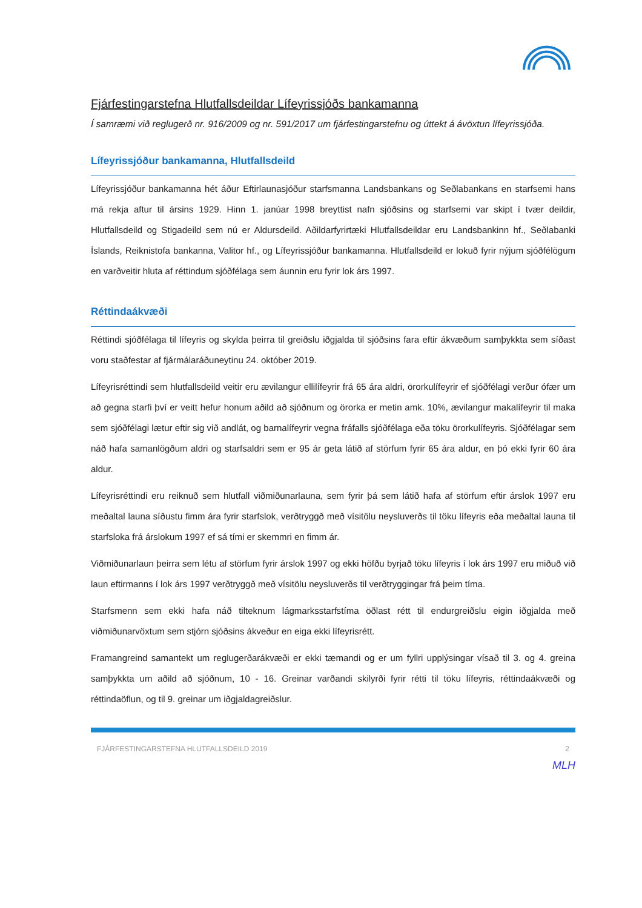Fjárfestingarstefna Hlutfallsdeildar Lífeyrissjóðs bankamanna
Í samræmi við reglugerð nr. 916/2009 og nr. 591/2017 um fjárfestingarstefnu og úttekt á ávöxtun lífeyrissjóða.
Lífeyrissjóður bankamanna, Hlutfallsdeild
Lífeyrissjóður bankamanna hét áður Eftirlaunasjóður starfsmanna Landsbankans og Seðlabankans en starfsemi hans má rekja aftur til ársins 1929. Hinn 1. janúar 1998 breyttist nafn sjóðsins og starfsemi var skipt í tvær deildir, Hlutfallsdeild og Stigadeild sem nú er Aldursdeild. Aðildarfyrirtæki Hlutfallsdeildar eru Landsbankinn hf., Seðlabanki Íslands, Reiknistofa bankanna, Valitor hf., og Lífeyrissjóður bankamanna. Hlutfallsdeild er lokuð fyrir nýjum sjóðfélögum en varðveitir hluta af réttindum sjóðfélaga sem áunnin eru fyrir lok árs 1997.
Réttindaákvæði
Réttindi sjóðfélaga til lífeyris og skylda þeirra til greiðslu iðgjalda til sjóðsins fara eftir ákvæðum samþykkta sem síðast voru staðfestar af fjármálaráðuneytinu 24. október 2019.
Lífeyrisréttindi sem hlutfallsdeild veitir eru ævilangur ellilífeyrir frá 65 ára aldri, örorkulífeyrir ef sjóðfélagi verður ófær um að gegna starfi því er veitt hefur honum aðild að sjóðnum og örorka er metin amk. 10%, ævilangur makalífeyrir til maka sem sjóðfélagi lætur eftir sig við andlát, og barnalífeyrir vegna fráfalls sjóðfélaga eða töku örorkulífeyris. Sjóðfélagar sem náð hafa samanlögðum aldri og starfsaldri sem er 95 ár geta látið af störfum fyrir 65 ára aldur, en þó ekki fyrir 60 ára aldur.
Lífeyrisréttindi eru reiknuð sem hlutfall viðmiðunarlauna, sem fyrir þá sem látið hafa af störfum eftir árslok 1997 eru meðaltal launa síðustu fimm ára fyrir starfslok, verðtryggð með vísitölu neysluverðs til töku lífeyris eða meðaltal launa til starfsloka frá árslokum 1997 ef sá tími er skemmri en fimm ár.
Viðmiðunarlaun þeirra sem létu af störfum fyrir árslok 1997 og ekki höfðu byrjað töku lífeyris í lok árs 1997 eru miðuð við laun eftirmanns í lok árs 1997 verðtryggð með vísitölu neysluverðs til verðtryggingar frá þeim tíma.
Starfsmenn sem ekki hafa náð tilteknum lágmarksstarfstíma öðlast rétt til endurgreiðslu eigin iðgjalda með viðmiðunarvöxtum sem stjórn sjóðsins ákveður en eiga ekki lífeyrisrétt.
Framangreind samantekt um reglugerðarákvæði er ekki tæmandi og er um fyllri upplýsingar vísað til 3. og 4. greina samþykkta um aðild að sjóðnum, 10 - 16. Greinar varðandi skilyrði fyrir rétti til töku lífeyris, réttindaákvæði og réttindaöflun, og til 9. greinar um iðgjaldagreiðslur.
FJÁRFESTINGARSTEFNA HLUTFALLSDEILD 2019 2
MLH